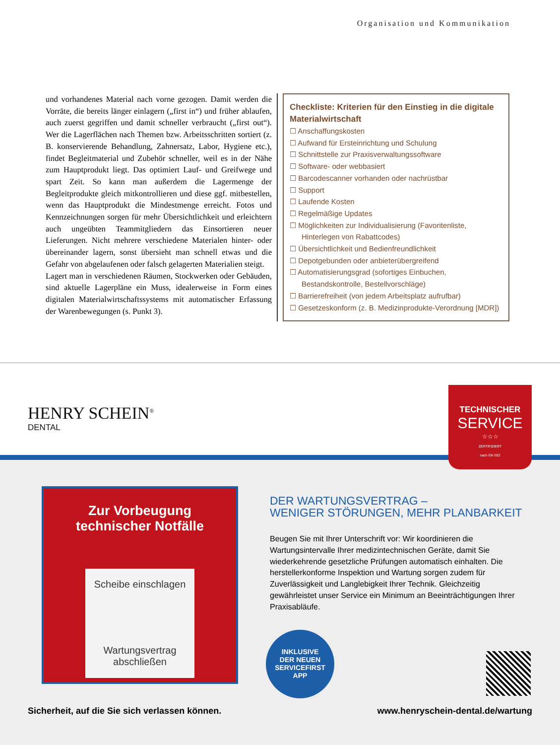Organisation und Kommunikation
und vorhandenes Material nach vorne gezogen. Damit werden die Vorräte, die bereits länger einlagern („first in“) und früher ablaufen, auch zuerst gegriffen und damit schneller verbraucht („first out“). Wer die Lagerflächen nach Themen bzw. Arbeitsschritten sortiert (z. B. konservierende Behandlung, Zahnersatz, Labor, Hygiene etc.), findet Begleitmaterial und Zubehör schneller, weil es in der Nähe zum Hauptprodukt liegt. Das optimiert Lauf- und Greifwege und spart Zeit. So kann man außerdem die Lagermenge der Begleitprodukte gleich mitkontrollieren und diese ggf. mitbestellen, wenn das Hauptprodukt die Mindestmenge erreicht. Fotos und Kennzeichnungen sorgen für mehr Übersichtlichkeit und erleichtern auch ungeübten Teammitgliedern das Einsortieren neuer Lieferungen. Nicht mehrere verschiedene Materialen hinter- oder übereinander lagern, sonst übersieht man schnell etwas und die Gefahr von abgelaufenen oder falsch gelagerten Materialien steigt.
Lagert man in verschiedenen Räumen, Stockwerken oder Gebäuden, sind aktuelle Lagerpläne ein Muss, idealerweise in Form eines digitalen Materialwirtschaftssystems mit automatischer Erfassung der Warenbewegungen (s. Punkt 3).
Checkliste: Kriterien für den Einstieg in die digitale Materialwirtschaft
☐ Anschaffungskosten
☐ Aufwand für Ersteinrichtung und Schulung
☐ Schnittstelle zur Praxisverwaltungssoftware
☐ Software- oder webbasiert
☐ Barcodescanner vorhanden oder nachrüstbar
☐ Support
☐ Laufende Kosten
☐ Regelmäßige Updates
☐ Möglichkeiten zur Individualisierung (Favoritenliste, Hinterlegen von Rabattcodes)
☐ Übersichtlichkeit und Bedienfreundlichkeit
☐ Depotgebunden oder anbieterübergreifend
☐ Automatisierungsgrad (sofortiges Einbuchen, Bestandskontrolle, Bestellvorschläge)
☐ Barrierefreiheit (von jedem Arbeitsplatz aufrufbar)
☐ Gesetzeskonform (z. B. Medizinprodukte-Verordnung [MDR])
HENRY SCHEIN<sup>®</sup>
DENTAL
TECHNISCHER
SERVICE
☆☆☆
ZERTIFIZIERT
nach EN ISO
Zur Vorbeugung
technischer Notfälle
Scheibe einschlagen
Wartungsvertrag
abschließen
DER WARTUNGSVERTRAG –
WENIGER STÖRUNGEN, MEHR PLANBARKEIT
Beugen Sie mit Ihrer Unterschrift vor: Wir koordinieren die Wartungsintervalle Ihrer medizintechnischen Geräte, damit Sie wiederkehrende gesetzliche Prüfungen automatisch einhalten. Die herstellerkonforme Inspektion und Wartung sorgen zudem für Zuverlässigkeit und Langlebigkeit Ihrer Technik. Gleichzeitig gewährleistet unser Service ein Minimum an Beeinträchtigungen Ihrer Praxisabläufe.
INKLUSIVE
DER NEUEN
SERVICEFIRST
APP
Sicherheit, auf die Sie sich verlassen können. www.henryschein-dental.de/wartung